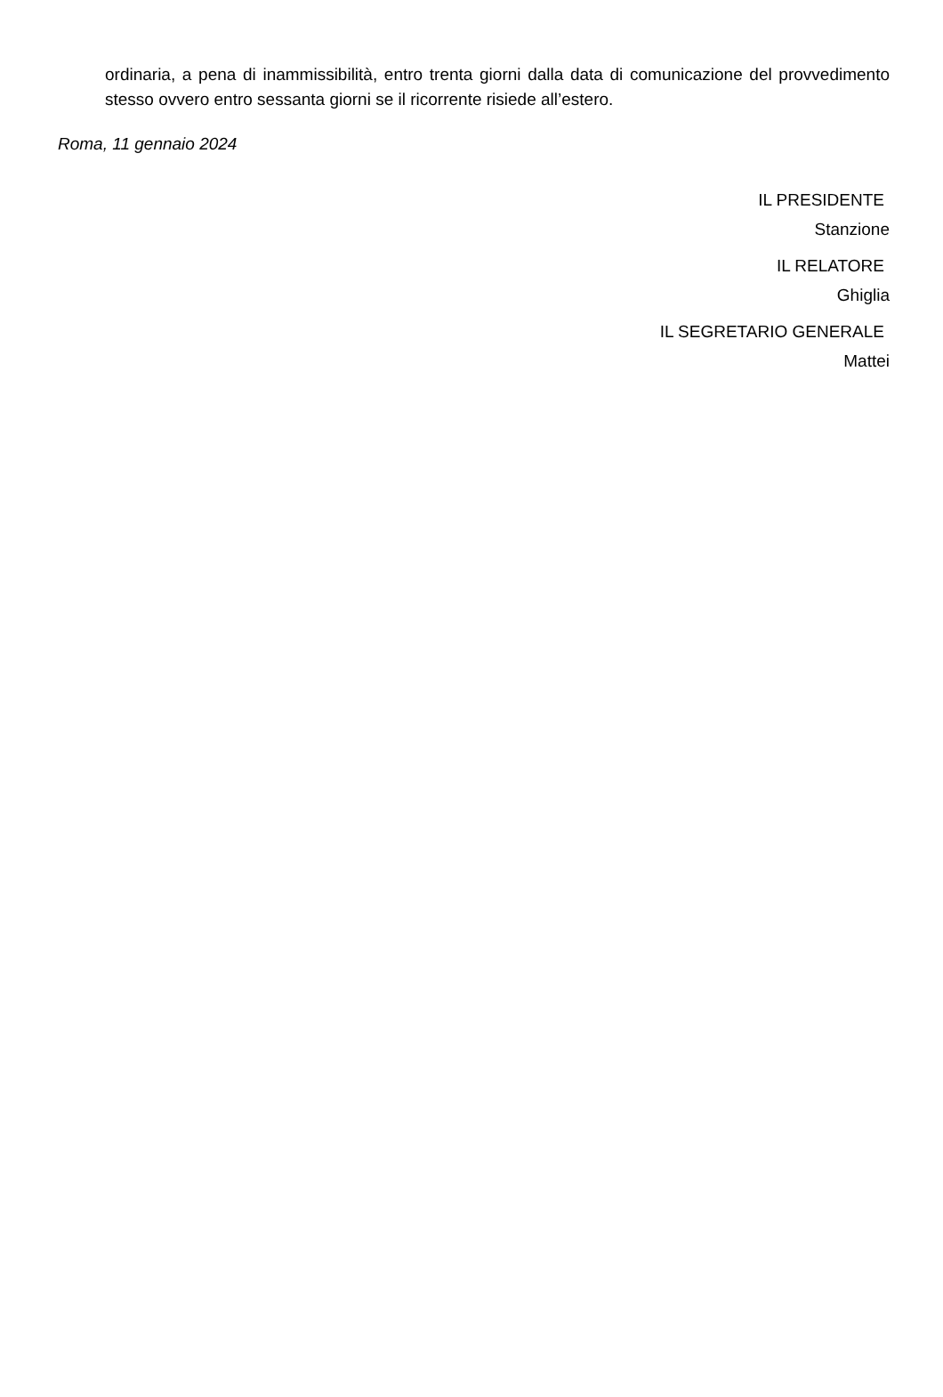ordinaria, a pena di inammissibilità, entro trenta giorni dalla data di comunicazione del provvedimento stesso ovvero entro sessanta giorni se il ricorrente risiede all’estero.
Roma, 11 gennaio 2024
IL PRESIDENTE
Stanzione
IL RELATORE
Ghiglia
IL SEGRETARIO GENERALE
Mattei